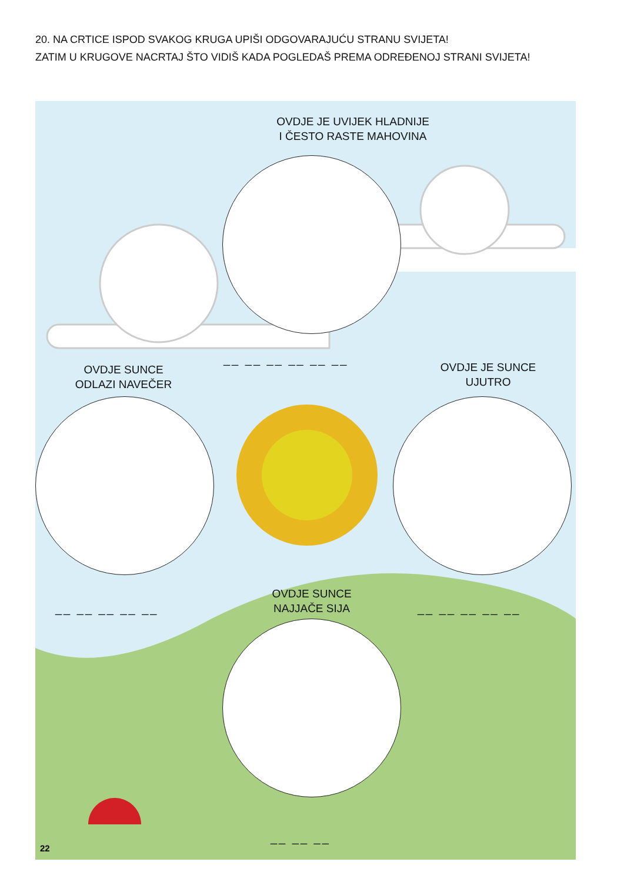20. NA CRTICE ISPOD SVAKOG KRUGA UPIŠI ODGOVARAJUĆU STRANU SVIJETA!
ZATIM U KRUGOVE NACRTAJ ŠTO VIDIŠ KADA POGLEDAŠ PREMA ODREĐENOJ STRANI SVIJETA!
OVDJE JE UVIJEK HLADNIJE
I ČESTO RASTE MAHOVINA
__ __ __ __ __ __
OVDJE SUNCE
ODLAZI NAVEČER
OVDJE JE SUNCE
UJUTRO
__ __ __ __ __ __ __ __ __ __
OVDJE SUNCE
NAJJAČE SIJA
__ __ __
22